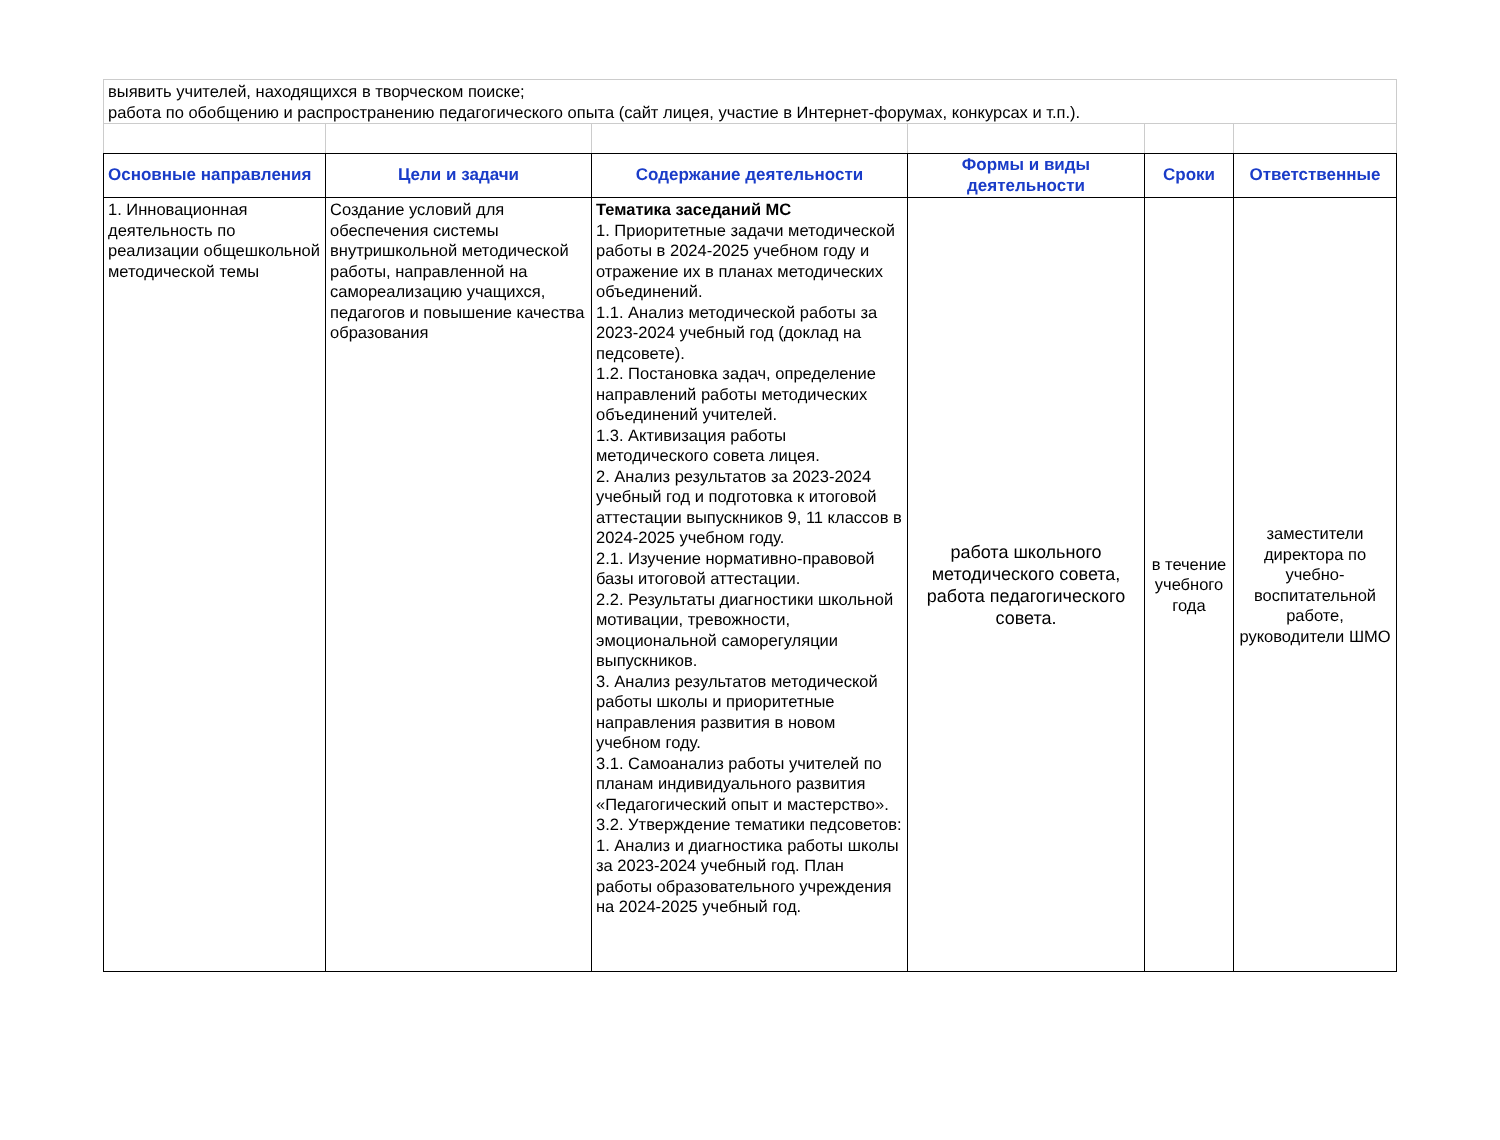| выявить учителей, находящихся в творческом поиске; работа по обобщению и распространению педагогического опыта (сайт лицея, участие в Интернет-форумах, конкурсах и т.п.). | | | | | |
| Основные направления | Цели и задачи | Содержание деятельности | Формы и виды деятельности | Сроки | Ответственные |
| 1. Инновационная деятельность по реализации общешкольной методической темы | Создание условий для обеспечения системы внутришкольной методической работы, направленной на самореализацию учащихся, педагогов и повышение качества образования | Тематика заседаний МС 1. Приоритетные задачи методической работы в 2024-2025 учебном году и отражение их в планах методических объединений. 1.1. Анализ методической работы за 2023-2024 учебный год (доклад на педсовете). 1.2. Постановка задач, определение направлений работы методических объединений учителей. 1.3. Активизация работы методического совета лицея. 2. Анализ результатов за 2023-2024 учебный год и подготовка к итоговой аттестации выпускников 9, 11 классов в 2024-2025 учебном году. 2.1. Изучение нормативно-правовой базы итоговой аттестации. 2.2. Результаты диагностики школьной мотивации, тревожности, эмоциональной саморегуляции выпускников. 3. Анализ результатов методической работы школы и приоритетные направления развития в новом учебном году. 3.1. Самоанализ работы учителей по планам индивидуального развития «Педагогический опыт и мастерство». 3.2. Утверждение тематики педсоветов: 1. Анализ и диагностика работы школы за 2023-2024 учебный год. План работы образовательного учреждения на 2024-2025 учебный год. | работа школьного методического совета, работа педагогического совета. | в течение учебного года | заместители директора по учебно-воспитательной работе, руководители ШМО |